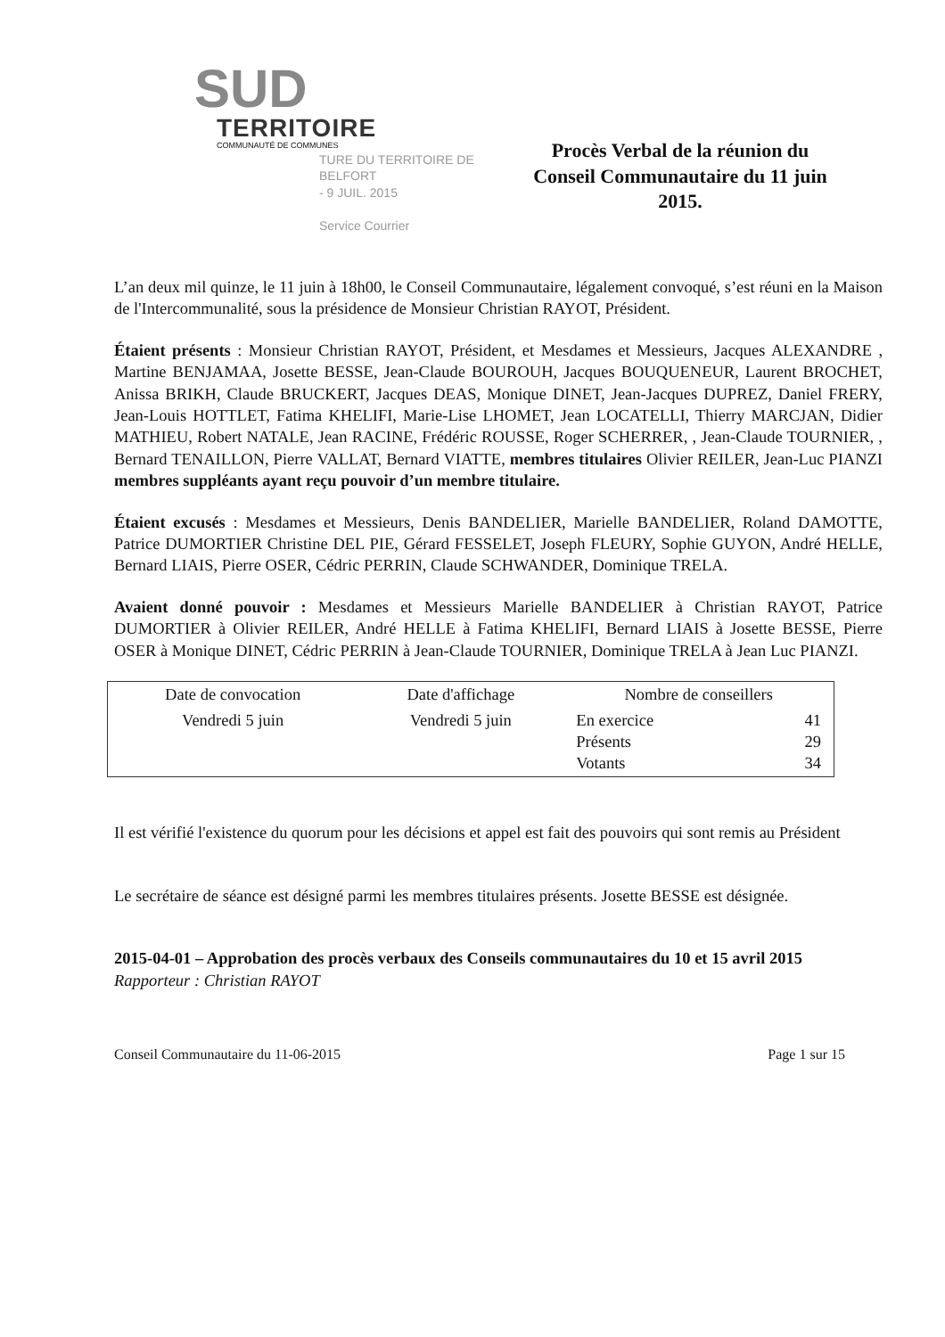SUD
TERRITOIRE
COMMUNAUTÉ DE COMMUNES
TURE DU TERRITOIRE DE BELFORT
- 9 JUIL. 2015
Service Courrier
Procès Verbal de la réunion du Conseil Communautaire du 11 juin 2015.
L’an deux mil quinze, le 11 juin à 18h00, le Conseil Communautaire, légalement convoqué, s’est réuni en la Maison de l'Intercommunalité, sous la présidence de Monsieur Christian RAYOT, Président.
Étaient présents : Monsieur Christian RAYOT, Président, et Mesdames et Messieurs, Jacques ALEXANDRE , Martine BENJAMAA, Josette BESSE, Jean-Claude BOUROUH, Jacques BOUQUENEUR, Laurent BROCHET, Anissa BRIKH, Claude BRUCKERT, Jacques DEAS, Monique DINET, Jean-Jacques DUPREZ, Daniel FRERY, Jean-Louis HOTTLET, Fatima KHELIFI, Marie-Lise LHOMET, Jean LOCATELLI, Thierry MARCJAN, Didier MATHIEU, Robert NATALE, Jean RACINE, Frédéric ROUSSE, Roger SCHERRER, , Jean-Claude TOURNIER, , Bernard TENAILLON, Pierre VALLAT, Bernard VIATTE, membres titulaires Olivier REILER, Jean-Luc PIANZI membres suppléants ayant reçu pouvoir d’un membre titulaire.
Étaient excusés : Mesdames et Messieurs, Denis BANDELIER, Marielle BANDELIER, Roland DAMOTTE, Patrice DUMORTIER Christine DEL PIE, Gérard FESSELET, Joseph FLEURY, Sophie GUYON, André HELLE, Bernard LIAIS, Pierre OSER, Cédric PERRIN, Claude SCHWANDER, Dominique TRELA.
Avaient donné pouvoir : Mesdames et Messieurs Marielle BANDELIER à Christian RAYOT, Patrice DUMORTIER à Olivier REILER, André HELLE à Fatima KHELIFI, Bernard LIAIS à Josette BESSE, Pierre OSER à Monique DINET, Cédric PERRIN à Jean-Claude TOURNIER, Dominique TRELA à Jean Luc PIANZI.
| Date de convocation | Date d'affichage | Nombre de conseillers | |
| Vendredi 5 juin | Vendredi 5 juin | En exercice Présents Votants | 41 29 34 |
Il est vérifié l'existence du quorum pour les décisions et appel est fait des pouvoirs qui sont remis au Président
Le secrétaire de séance est désigné parmi les membres titulaires présents. Josette BESSE est désignée.
2015-04-01 – Approbation des procès verbaux des Conseils communautaires du 10 et 15 avril 2015
Rapporteur : Christian RAYOT
Conseil Communautaire du 11-06-2015 Page 1 sur 15